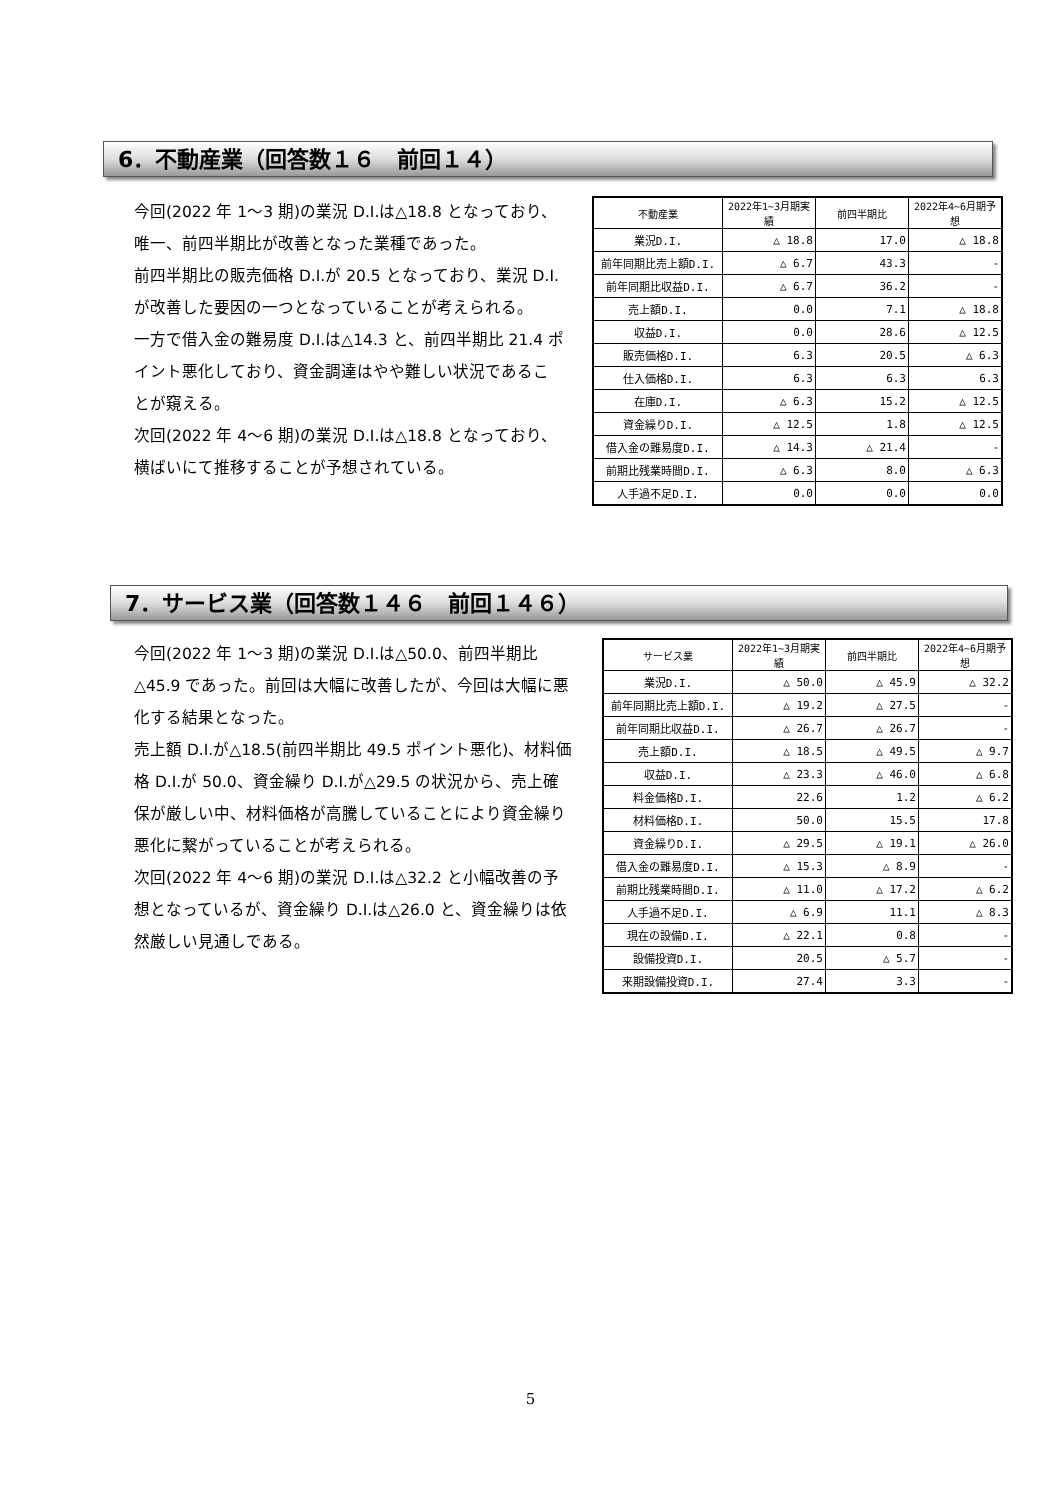6．不動産業（回答数１６　前回１４）
今回(2022 年 1～3 期)の業況 D.I.は△18.8 となっており、唯一、前四半期比が改善となった業種であった。
前四半期比の販売価格 D.I.が 20.5 となっており、業況 D.I.が改善した要因の一つとなっていることが考えられる。
一方で借入金の難易度 D.I.は△14.3 と、前四半期比 21.4 ポイント悪化しており、資金調達はやや難しい状況であることが窺える。
次回(2022 年 4～6 期)の業況 D.I.は△18.8 となっており、横ばいにて推移することが予想されている。
| 不動産業 | 2022年1~3月期実績 | 前四半期比 | 2022年4~6月期予想 |
| --- | --- | --- | --- |
| 業況D.I. | △ 18.8 | 17.0 | △ 18.8 |
| 前年同期比売上額D.I. | △ 6.7 | 43.3 | - |
| 前年同期比収益D.I. | △ 6.7 | 36.2 | - |
| 売上額D.I. | 0.0 | 7.1 | △ 18.8 |
| 収益D.I. | 0.0 | 28.6 | △ 12.5 |
| 販売価格D.I. | 6.3 | 20.5 | △ 6.3 |
| 仕入価格D.I. | 6.3 | 6.3 | 6.3 |
| 在庫D.I. | △ 6.3 | 15.2 | △ 12.5 |
| 資金繰りD.I. | △ 12.5 | 1.8 | △ 12.5 |
| 借入金の難易度D.I. | △ 14.3 | △ 21.4 | - |
| 前期比残業時間D.I. | △ 6.3 | 8.0 | △ 6.3 |
| 人手過不足D.I. | 0.0 | 0.0 | 0.0 |
7．サービス業（回答数１４６　前回１４６）
今回(2022 年 1～3 期)の業況 D.I.は△50.0、前四半期比△45.9 であった。前回は大幅に改善したが、今回は大幅に悪化する結果となった。
売上額 D.I.が△18.5(前四半期比 49.5 ポイント悪化)、材料価格 D.I.が 50.0、資金繰り D.I.が△29.5 の状況から、売上確保が厳しい中、材料価格が高騰していることにより資金繰り悪化に繋がっていることが考えられる。
次回(2022 年 4～6 期)の業況 D.I.は△32.2 と小幅改善の予想となっているが、資金繰り D.I.は△26.0 と、資金繰りは依然厳しい見通しである。
| サービス業 | 2022年1~3月期実績 | 前四半期比 | 2022年4~6月期予想 |
| --- | --- | --- | --- |
| 業況D.I. | △ 50.0 | △ 45.9 | △ 32.2 |
| 前年同期比売上額D.I. | △ 19.2 | △ 27.5 | - |
| 前年同期比収益D.I. | △ 26.7 | △ 26.7 | - |
| 売上額D.I. | △ 18.5 | △ 49.5 | △ 9.7 |
| 収益D.I. | △ 23.3 | △ 46.0 | △ 6.8 |
| 料金価格D.I. | 22.6 | 1.2 | △ 6.2 |
| 材料価格D.I. | 50.0 | 15.5 | 17.8 |
| 資金繰りD.I. | △ 29.5 | △ 19.1 | △ 26.0 |
| 借入金の難易度D.I. | △ 15.3 | △ 8.9 | - |
| 前期比残業時間D.I. | △ 11.0 | △ 17.2 | △ 6.2 |
| 人手過不足D.I. | △ 6.9 | 11.1 | △ 8.3 |
| 現在の設備D.I. | △ 22.1 | 0.8 | - |
| 設備投資D.I. | 20.5 | △ 5.7 | - |
| 来期設備投資D.I. | 27.4 | 3.3 | - |
5